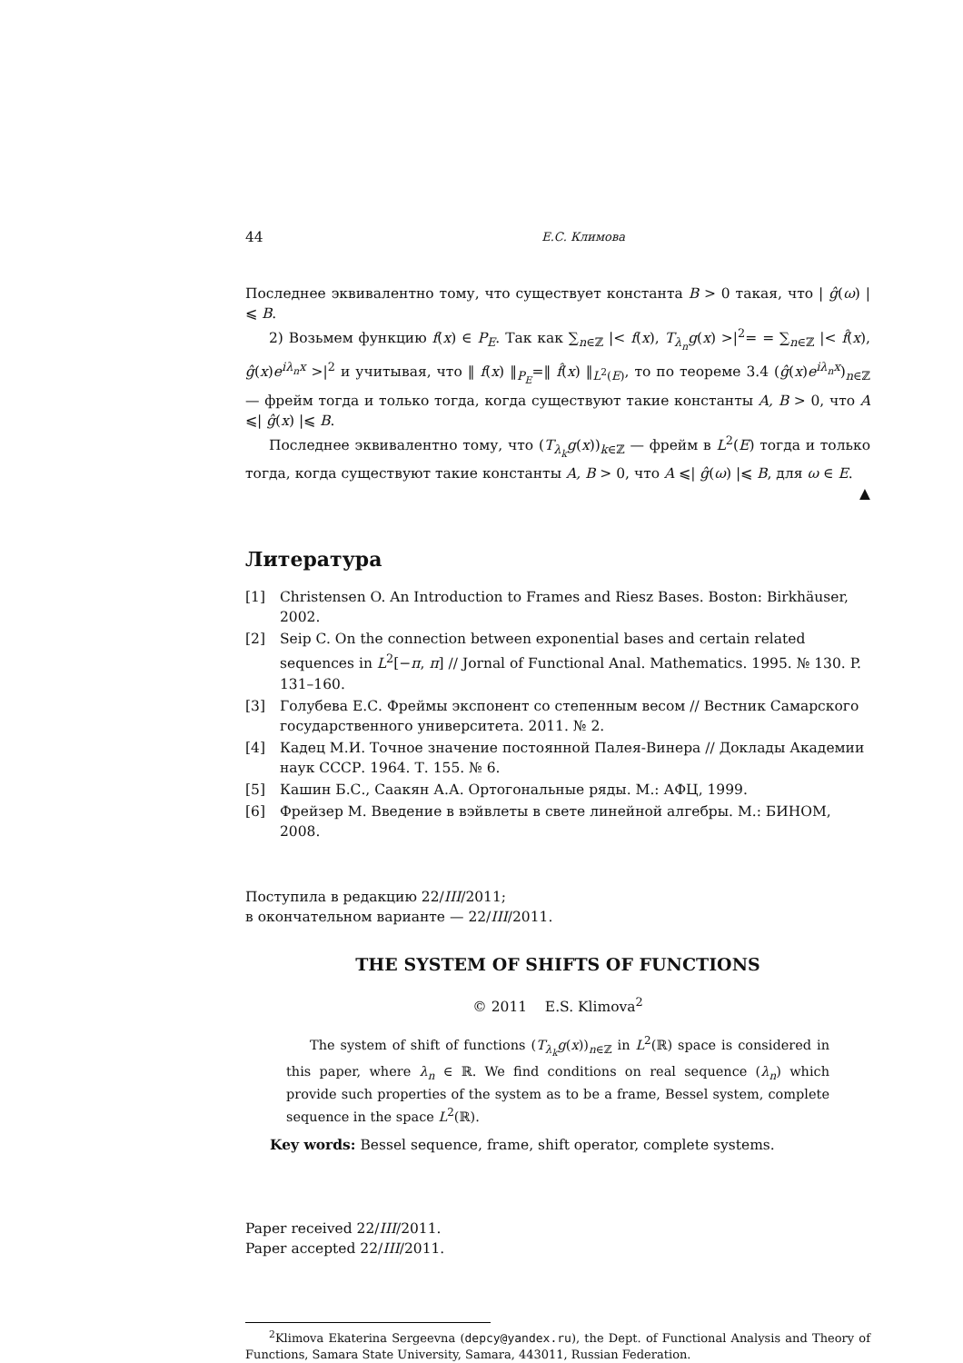44 Е.С. Климова
Последнее эквивалентно тому, что существует константа B > 0 такая, что | ĝ(ω) |⩽ B.
2) Возьмем функцию f(x) ∈ P<sub>E</sub>. Так как ∑<sub>n∈ℤ</sub> |< f(x), T<sub>λ<sub>n</sub></sub>g(x) >|<sup>2</sup>= = ∑<sub>n∈ℤ</sub> |< f̂(x), ĝ(x)e<sup>iλ<sub>n</sub>x</sup> >|<sup>2</sup> и учитывая, что ‖ f(x) ‖<sub>P<sub>E</sub></sub>=‖ f̂(x) ‖<sub>L<sup>2</sup>(E)</sub>, то по теореме 3.4 (ĝ(x)e<sup>iλ<sub>n</sub>x</sup>)<sub>n∈ℤ</sub> — фрейм тогда и только тогда, когда существуют такие константы A, B > 0, что A ⩽| ĝ(x) |⩽ B.
Последнее эквивалентно тому, что (T<sub>λ<sub>k</sub></sub>g(x))<sub>k∈ℤ</sub> — фрейм в L<sup>2</sup>(E) тогда и только тогда, когда существуют такие константы A, B > 0, что A ⩽| ĝ(ω) |⩽ B, для ω ∈ E.
▲
Литература
[1] Christensen O. An Introduction to Frames and Riesz Bases. Boston: Birkhäuser, 2002.
[2] Seip C. On the connection between exponential bases and certain related sequences in L<sup>2</sup>[−π, π] // Jornal of Functional Anal. Mathematics. 1995. № 130. P. 131–160.
[3] Голубева Е.С. Фреймы экспонент со степенным весом // Вестник Самарского государственного университета. 2011. № 2.
[4] Кадец М.И. Точное значение постоянной Палея-Винера // Доклады Академии наук СССР. 1964. Т. 155. № 6.
[5] Кашин Б.С., Саакян А.А. Ортогональные ряды. М.: АФЦ, 1999.
[6] Фрейзер М. Введение в вэйвлеты в свете линейной алгебры. М.: БИНОМ, 2008.
Поступила в редакцию 22/III/2011;
в окончательном варианте — 22/III/2011.
THE SYSTEM OF SHIFTS OF FUNCTIONS
© 2011 E.S. Klimova<sup>2</sup>
The system of shift of functions (T<sub>λ<sub>k</sub></sub>g(x))<sub>n∈ℤ</sub> in L<sup>2</sup>(ℝ) space is considered in this paper, where λ<sub>n</sub> ∈ ℝ. We find conditions on real sequence (λ<sub>n</sub>) which provide such properties of the system as to be a frame, Bessel system, complete sequence in the space L<sup>2</sup>(ℝ).
Key words: Bessel sequence, frame, shift operator, complete systems.
Paper received 22/III/2011.
Paper accepted 22/III/2011.
<sup>2</sup> Klimova Ekaterina Sergeevna (depcy@yandex.ru), the Dept. of Functional Analysis and Theory of Functions, Samara State University, Samara, 443011, Russian Federation.